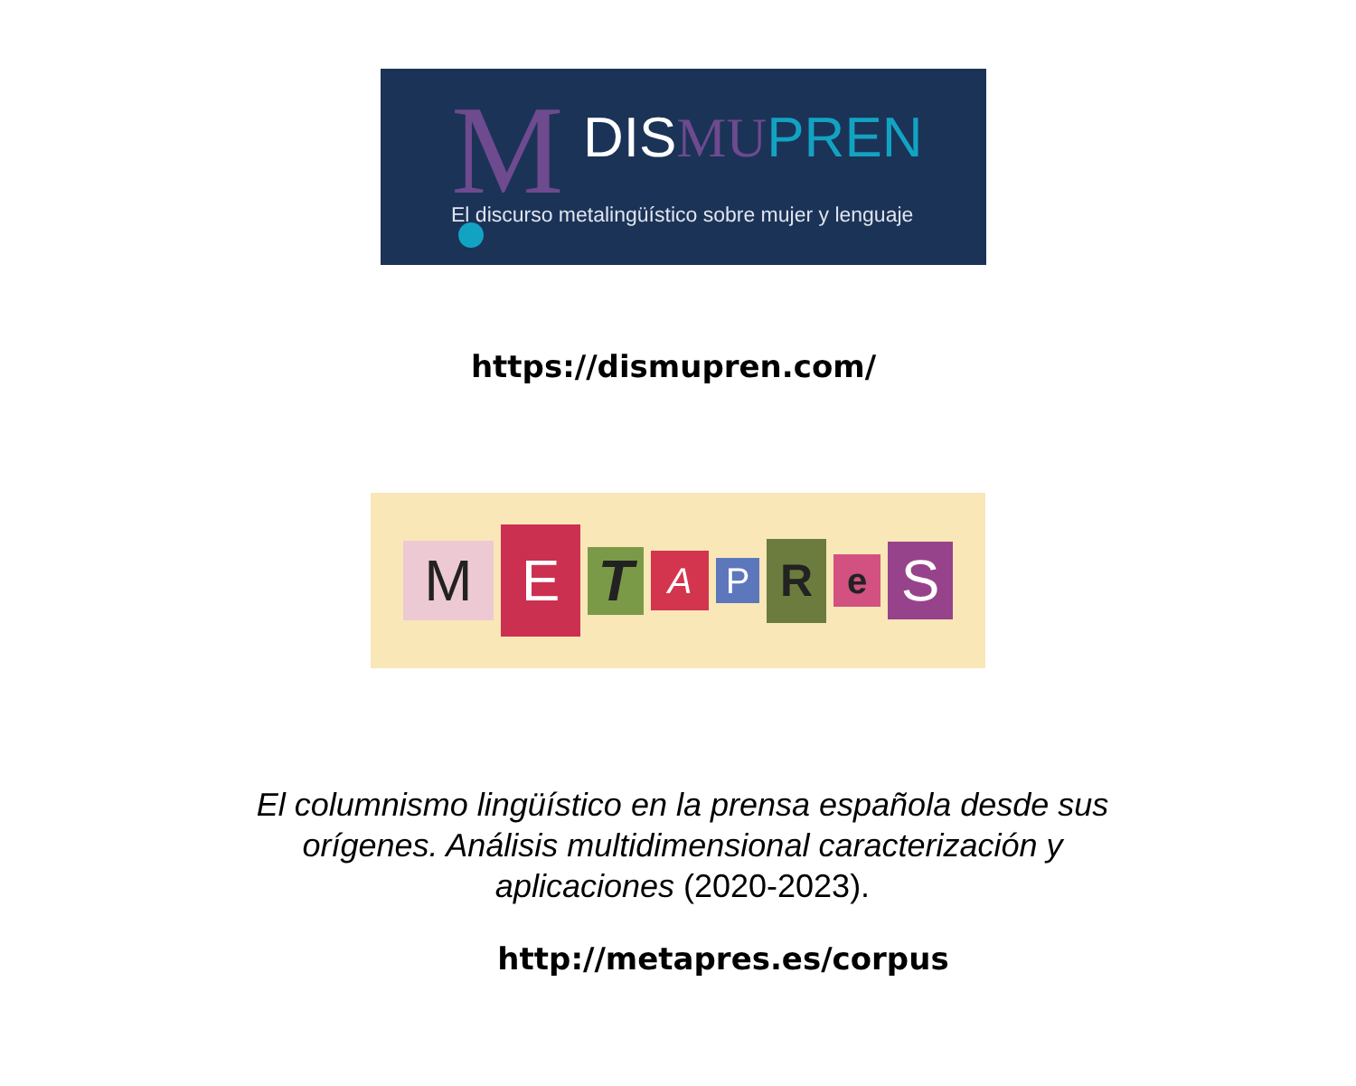M DIS MU PREN
El discurso metalingüístico sobre mujer y lenguaje
https://dismupren.com/
M E T A P R e S
El columnismo lingüístico en la prensa española desde sus orígenes. Análisis multidimensional caracterización y aplicaciones (2020-2023).
http://metapres.es/corpus